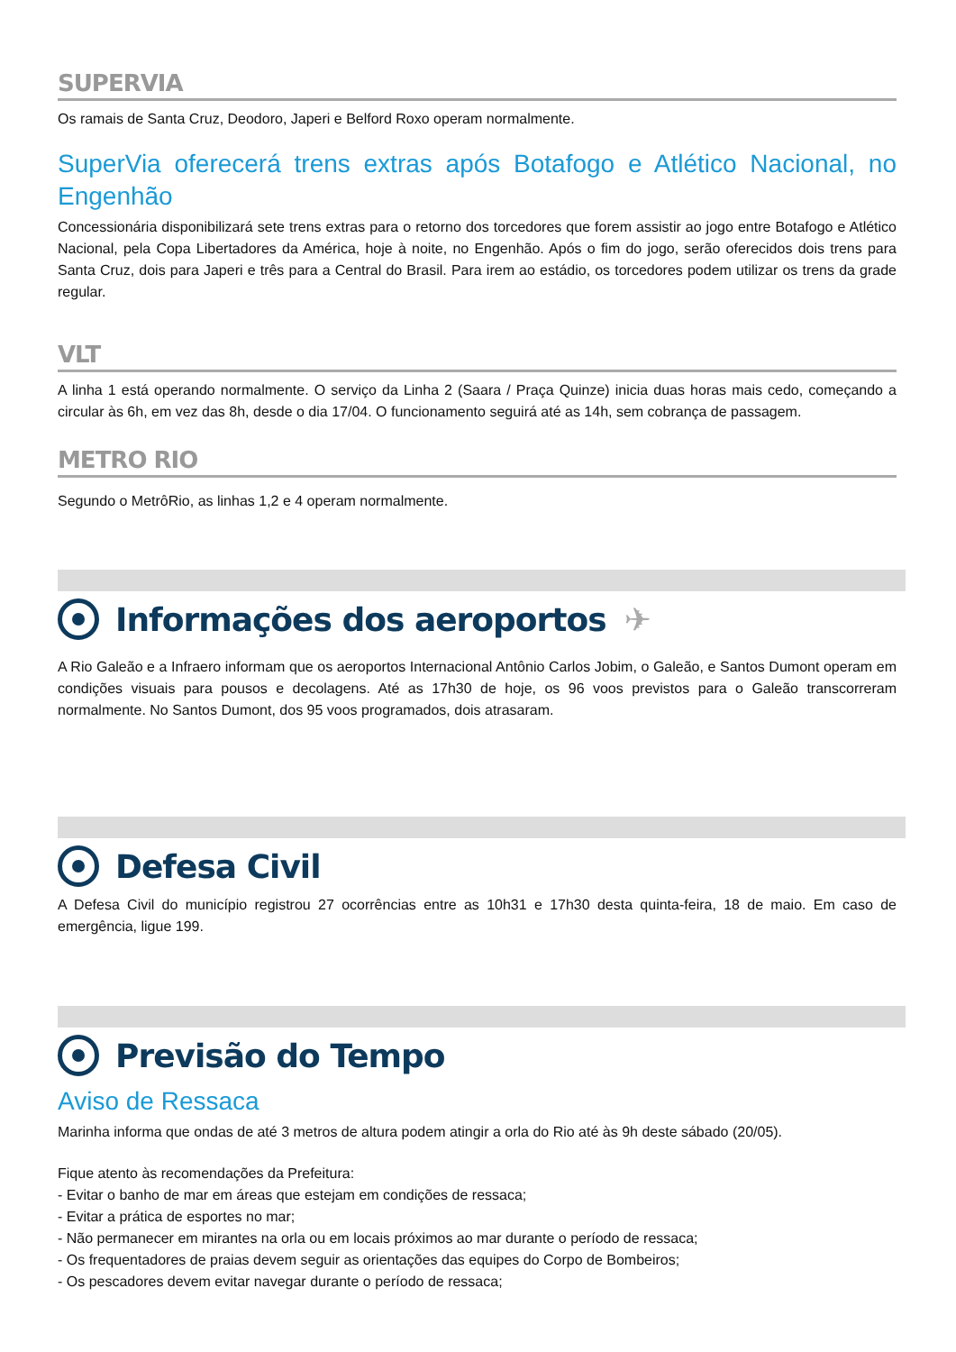SUPERVIA
Os ramais de Santa Cruz, Deodoro, Japeri e Belford Roxo operam normalmente.
SuperVia oferecerá trens extras após Botafogo e Atlético Nacional, no Engenhão
Concessionária disponibilizará sete trens extras para o retorno dos torcedores que forem assistir ao jogo entre Botafogo e Atlético Nacional, pela Copa Libertadores da América, hoje à noite, no Engenhão. Após o fim do jogo, serão oferecidos dois trens para Santa Cruz, dois para Japeri e três para a Central do Brasil. Para irem ao estádio, os torcedores podem utilizar os trens da grade regular.
VLT
A linha 1 está operando normalmente. O serviço da Linha 2 (Saara / Praça Quinze) inicia duas horas mais cedo, começando a circular às 6h, em vez das 8h, desde o dia 17/04. O funcionamento seguirá até as 14h, sem cobrança de passagem.
METRO RIO
Segundo o MetrôRio, as linhas 1,2 e 4 operam normalmente.
Informações dos aeroportos ✈
A Rio Galeão e a Infraero informam que os aeroportos Internacional Antônio Carlos Jobim, o Galeão, e Santos Dumont operam em condições visuais para pousos e decolagens. Até as 17h30 de hoje, os 96 voos previstos para o Galeão transcorreram normalmente. No Santos Dumont, dos 95 voos programados, dois atrasaram.
Defesa Civil
A Defesa Civil do município registrou 27 ocorrências entre as 10h31 e 17h30 desta quinta-feira, 18 de maio. Em caso de emergência, ligue 199.
Previsão do Tempo
Aviso de Ressaca
Marinha informa que ondas de até 3 metros de altura podem atingir a orla do Rio até às 9h deste sábado (20/05).
Fique atento às recomendações da Prefeitura:
- Evitar o banho de mar em áreas que estejam em condições de ressaca;
- Evitar a prática de esportes no mar;
- Não permanecer em mirantes na orla ou em locais próximos ao mar durante o período de ressaca;
- Os frequentadores de praias devem seguir as orientações das equipes do Corpo de Bombeiros;
- Os pescadores devem evitar navegar durante o período de ressaca;